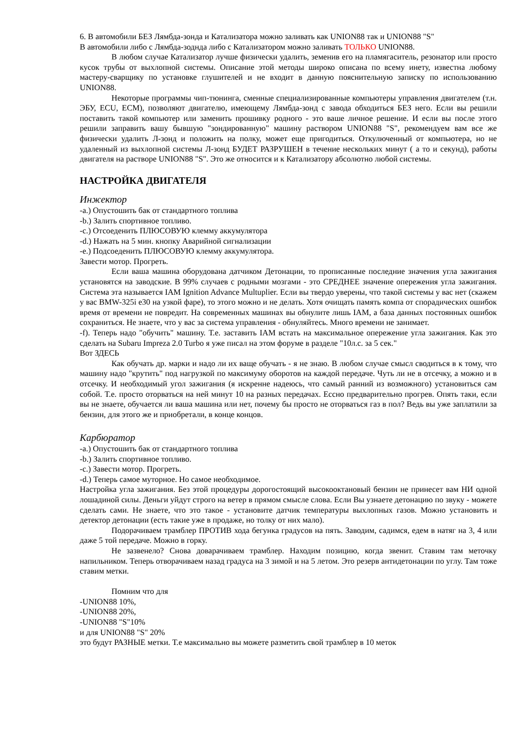6. В автомобили БЕЗ Лямбда-зонда и Катализатора можно заливать как UNION88 так и UNION88 "S"
В автомобили либо с Лямбда-зоднда либо с Катализатором можно заливать ТОЛЬКО UNION88.
В любом случае Катализатор лучше физически удалить, земенив его на пламягаситель, резонатор или просто кусок трубы от выхлопной системы. Описание этой методы широко описана по всему инету, известна любому мастеру-сварщику по установке глушителей и не входит в данную пояснительную записку по использованию UNION88.
Некоторые программы чип-тюнинга, сменные специализированные компьютеры управления двигателем (т.н. ЭБУ, ECU, ECM), позволяют двигателю, имеющему Лямбда-зонд с завода обходиться БЕЗ него. Если вы решили поставить такой компьютер или заменить прошивку родного - это ваше личное решение. И если вы после этого решили заправить вашу бывшую "зондированную" машину раствором UNION88 "S", рекомендуем вам все же физически удалить Л-зонд и положить на полку, может еще пригодиться. Откулюченный от компьютера, но не удаленный из выхлопной системы Л-зонд БУДЕТ РАЗРУШЕН в течение нескольких минут ( а то и секунд), работы двигателя на растворе UNION88 "S". Это же относится и к Катализатору абсолютно любой системы.
НАСТРОЙКА ДВИГАТЕЛЯ
Инжектор
-a.) Опустошить бак от стандартного топлива
-b.) Залить спортивное топливо.
-c.) Отсоеденить ПЛЮСОВУЮ клемму аккумулятора
-d.) Нажать на 5 мин. кнопку Аварийной сигнализации
-e.) Подсоеденить ПЛЮСОВУЮ клемму аккумулятора.
Завести мотор. Прогреть.
Если ваша машина оборудована датчиком Детонации, то прописанные последние значения угла зажигания установятся на заводские. В 99% случаев с родными мозгами - это СРЕДНЕЕ значение опережения угла зажигания. Система эта называется IAM Ignition Advance Multuplier. Если вы твердо уверены, что такой системы у вас нет (скажем у вас BMW-325i e30 на узкой фаре), то этого можно и не делать. Хотя очищать память компа от спорадических ошибок время от времени не повредит. На современных машинах вы обнулите лишь IAM, а база данных постоянных ошибок сохраниться. Не знаете, что у вас за система управления - обнуляйтесь. Много времени не занимает.
-f). Теперь надо "обучить" машину. Т.е. заставить IAM встать на максимальное опережение угла зажигания. Как это сделать на Subaru Impreza 2.0 Turbo я уже писал на этом форуме в разделе "10л.с. за 5 сек."
Вот ЗДЕСЬ
Как обучать др. марки и надо ли их ваще обучать - я не знаю. В любом случае смысл сводиться в к тому, что машину надо "крутить" под нагрузкой по максимуму оборотов на каждой передаче. Чуть ли не в отсечку, а можно и в отсечку. И необходимый угол зажигания (я искренне надеюсь, что самый ранний из возможного) установиться сам собой. Т.е. просто оторваться на ней минут 10 на разных передачах. Ессно предварительно прогрев. Опять таки, если вы не знаете, обучается ли ваша машина или нет, почему бы просто не оторваться газ в пол? Ведь вы уже заплатили за бензин, для этого же и приобретали, в конце концов.
Карбюратор
-a.) Опустошить бак от стандартного топлива
-b.) Залить спортивное топливо.
-c.) Завести мотор. Прогреть.
-d.) Теперь самое муторное. Но самое необходимое.
Настройка угла зажигания. Без этой процедуры дорогостоящий высокооктановый бензин не принесет вам НИ одной лошадиной силы. Деньги уйдут строго на ветер в прямом смысле слова. Если Вы узнаете детонацию по звуку - можете сделать сами. Не знаете, что это такое - установите датчик температуры выхлопных газов. Можно установить и детектор детонации (есть такие уже в продаже, но толку от них мало).
Подорачиваем трамблер ПРОТИВ хода бегунка градусов на пять. Заводим, садимся, едем в натяг на 3, 4 или даже 5 той передаче. Можно в горку.
Не зазвенело? Снова доварачиваем трамблер. Находим позицию, когда звенит. Ставим там меточку напильником. Теперь отворачиваем назад градуса на 3 зимой и на 5 летом. Это резерв антидетонации по углу. Там тоже ставим метки.
Помним что для
-UNION88 10%,
-UNION88 20%,
-UNION88 "S"10%
и для UNION88 "S" 20%
это будут РАЗНЫЕ метки. Т.е максимально вы можете разметить свой трамблер в 10 меток